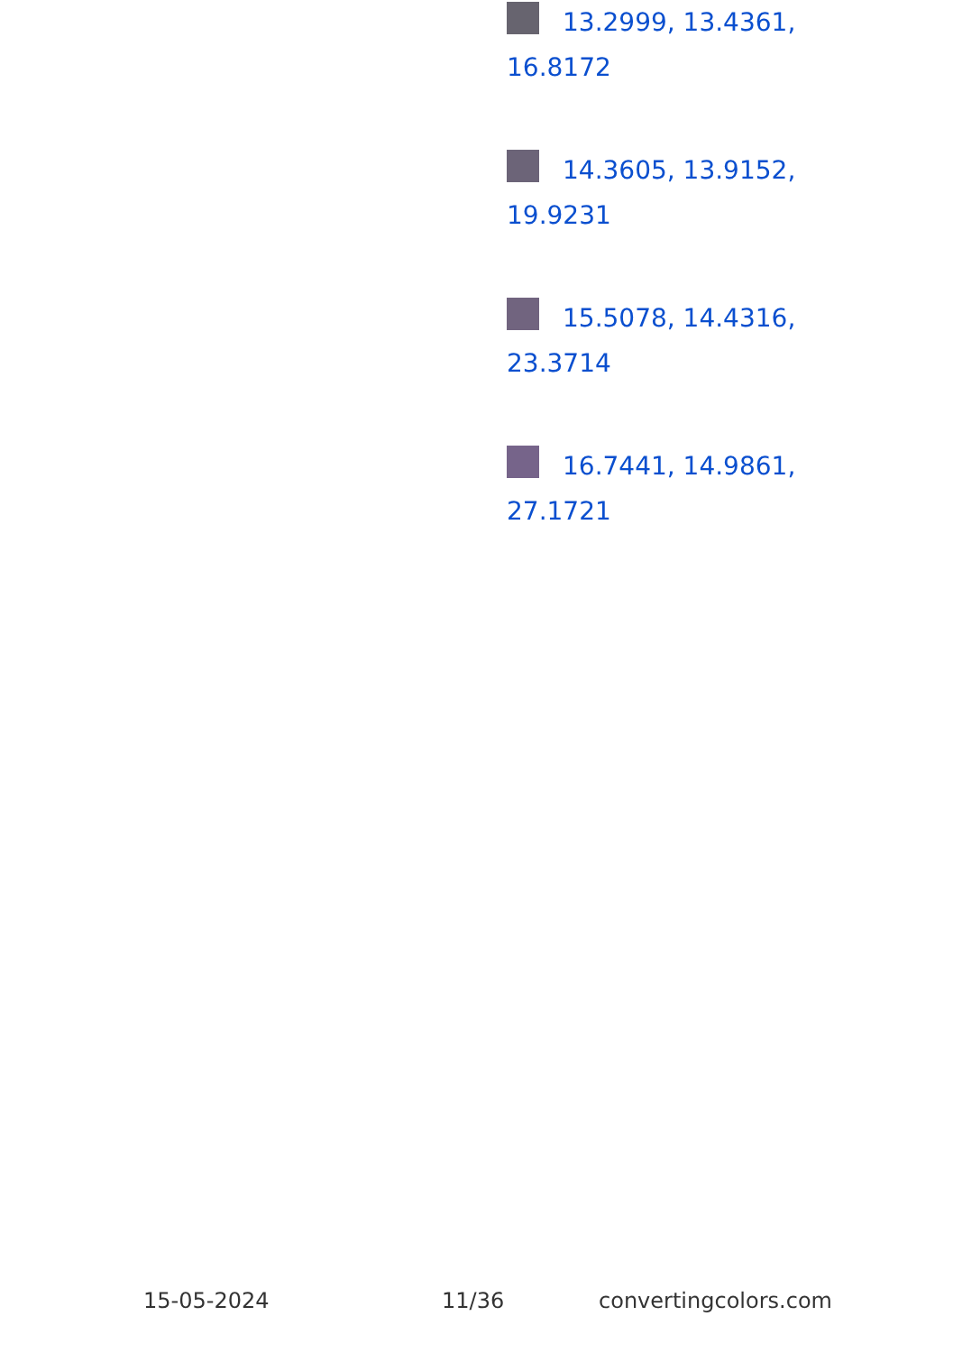13.2999, 13.4361, 16.8172
14.3605, 13.9152, 19.9231
15.5078, 14.4316, 23.3714
16.7441, 14.9861, 27.1721
15-05-2024 11/36 convertingcolors.com